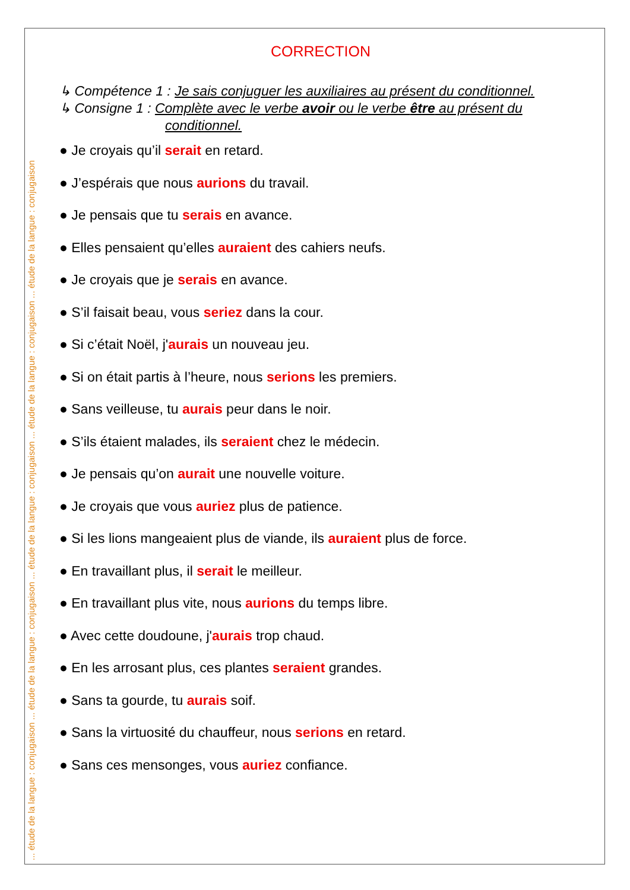... étude de la langue : conjugaison ... étude de la langue : conjugaison ... étude de la langue : conjugaison ... étude de la langue : conjugaison ... étude de la langue : conjugaison
CORRECTION
↳ Compétence 1 : Je sais conjuguer les auxiliaires au présent du conditionnel.
↳ Consigne 1 : Complète avec le verbe avoir ou le verbe être au présent du
conditionnel.
● Je croyais qu’il serait en retard.
● J’espérais que nous aurions du travail.
● Je pensais que tu serais en avance.
● Elles pensaient qu’elles auraient des cahiers neufs.
● Je croyais que je serais en avance.
● S’il faisait beau, vous seriez dans la cour.
● Si c’était Noël, j'aurais un nouveau jeu.
● Si on était partis à l’heure, nous serions les premiers.
● Sans veilleuse, tu aurais peur dans le noir.
● S’ils étaient malades, ils seraient chez le médecin.
● Je pensais qu’on aurait une nouvelle voiture.
● Je croyais que vous auriez plus de patience.
● Si les lions mangeaient plus de viande, ils auraient plus de force.
● En travaillant plus, il serait le meilleur.
● En travaillant plus vite, nous aurions du temps libre.
● Avec cette doudoune, j'aurais trop chaud.
● En les arrosant plus, ces plantes seraient grandes.
● Sans ta gourde, tu aurais soif.
● Sans la virtuosité du chauffeur, nous serions en retard.
● Sans ces mensonges, vous auriez confiance.